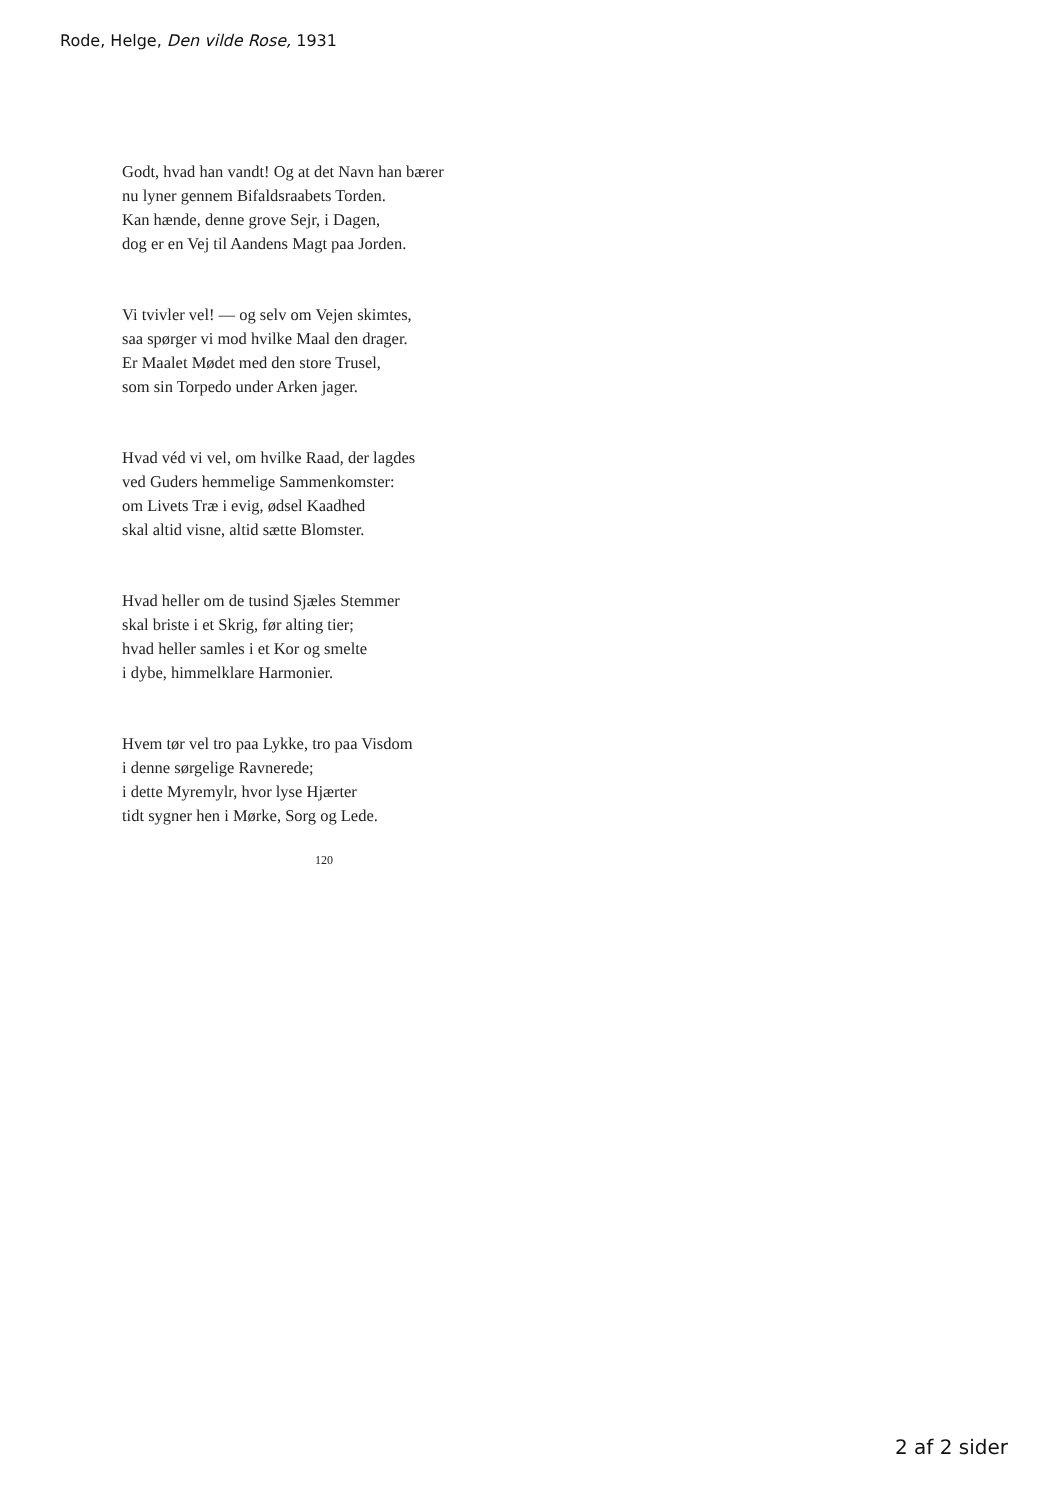Rode, Helge, Den vilde Rose, 1931
Godt, hvad han vandt! Og at det Navn han bærer
nu lyner gennem Bifaldsraabets Torden.
Kan hænde, denne grove Sejr, i Dagen,
dog er en Vej til Aandens Magt paa Jorden.
Vi tvivler vel! — og selv om Vejen skimtes,
saa spørger vi mod hvilke Maal den drager.
Er Maalet Mødet med den store Trusel,
som sin Torpedo under Arken jager.
Hvad véd vi vel, om hvilke Raad, der lagdes
ved Guders hemmelige Sammenkomster:
om Livets Træ i evig, ødsel Kaadhed
skal altid visne, altid sætte Blomster.
Hvad heller om de tusind Sjæles Stemmer
skal briste i et Skrig, før alting tier;
hvad heller samles i et Kor og smelte
i dybe, himmelklare Harmonier.
Hvem tør vel tro paa Lykke, tro paa Visdom
i denne sørgelige Ravnerede;
i dette Myremylr, hvor lyse Hjærter
tidt sygner hen i Mørke, Sorg og Lede.
120
2 af 2 sider